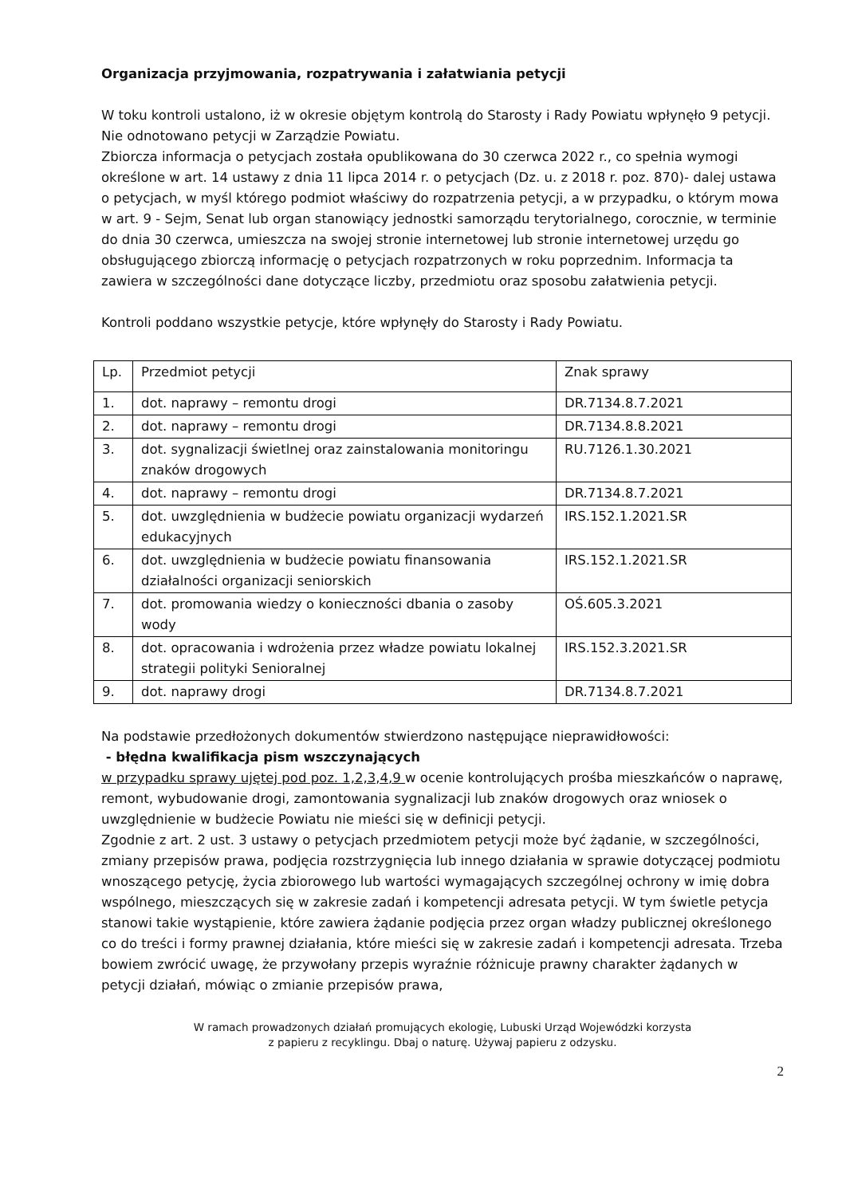Organizacja przyjmowania, rozpatrywania i załatwiania petycji
W toku kontroli ustalono, iż w okresie objętym kontrolą do Starosty i Rady Powiatu wpłynęło 9 petycji. Nie odnotowano petycji w Zarządzie Powiatu.
Zbiorcza informacja o petycjach została opublikowana do 30 czerwca 2022 r., co spełnia wymogi określone w art. 14 ustawy z dnia 11 lipca 2014 r. o petycjach (Dz. u. z 2018 r. poz. 870)- dalej ustawa o petycjach, w myśl którego podmiot właściwy do rozpatrzenia petycji, a w przypadku, o którym mowa w art. 9 - Sejm, Senat lub organ stanowiący jednostki samorządu terytorialnego, corocznie, w terminie do dnia 30 czerwca, umieszcza na swojej stronie internetowej lub stronie internetowej urzędu go obsługującego zbiorczą informację o petycjach rozpatrzonych w roku poprzednim. Informacja ta zawiera w szczególności dane dotyczące liczby, przedmiotu oraz sposobu załatwienia petycji.
Kontroli poddano wszystkie petycje, które wpłynęły do Starosty i Rady Powiatu.
| Lp. | Przedmiot petycji | Znak sprawy |
| 1. | dot. naprawy – remontu drogi | DR.7134.8.7.2021 |
| 2. | dot. naprawy – remontu drogi | DR.7134.8.8.2021 |
| 3. | dot. sygnalizacji świetlnej oraz zainstalowania monitoringu znaków drogowych | RU.7126.1.30.2021 |
| 4. | dot. naprawy – remontu drogi | DR.7134.8.7.2021 |
| 5. | dot. uwzględnienia w budżecie powiatu organizacji wydarzeń edukacyjnych | IRS.152.1.2021.SR |
| 6. | dot. uwzględnienia w budżecie powiatu finansowania działalności organizacji seniorskich | IRS.152.1.2021.SR |
| 7. | dot. promowania wiedzy o konieczności dbania o zasoby wody | OŚ.605.3.2021 |
| 8. | dot. opracowania i wdrożenia przez władze powiatu lokalnej strategii polityki Senioralnej | IRS.152.3.2021.SR |
| 9. | dot. naprawy drogi | DR.7134.8.7.2021 |
Na podstawie przedłożonych dokumentów stwierdzono następujące nieprawidłowości:
- błędna kwalifikacja pism wszczynających
w przypadku sprawy ujętej pod poz. 1,2,3,4,9 w ocenie kontrolujących prośba mieszkańców o naprawę, remont, wybudowanie drogi, zamontowania sygnalizacji lub znaków drogowych oraz wniosek o uwzględnienie w budżecie Powiatu nie mieści się w definicji petycji.
Zgodnie z art. 2 ust. 3 ustawy o petycjach przedmiotem petycji może być żądanie, w szczególności, zmiany przepisów prawa, podjęcia rozstrzygnięcia lub innego działania w sprawie dotyczącej podmiotu wnoszącego petycję, życia zbiorowego lub wartości wymagających szczególnej ochrony w imię dobra wspólnego, mieszczących się w zakresie zadań i kompetencji adresata petycji. W tym świetle petycja stanowi takie wystąpienie, które zawiera żądanie podjęcia przez organ władzy publicznej określonego co do treści i formy prawnej działania, które mieści się w zakresie zadań i kompetencji adresata. Trzeba bowiem zwrócić uwagę, że przywołany przepis wyraźnie różnicuje prawny charakter żądanych w petycji działań, mówiąc o zmianie przepisów prawa,
W ramach prowadzonych działań promujących ekologię, Lubuski Urząd Wojewódzki korzysta
z papieru z recyklingu. Dbaj o naturę. Używaj papieru z odzysku.
2